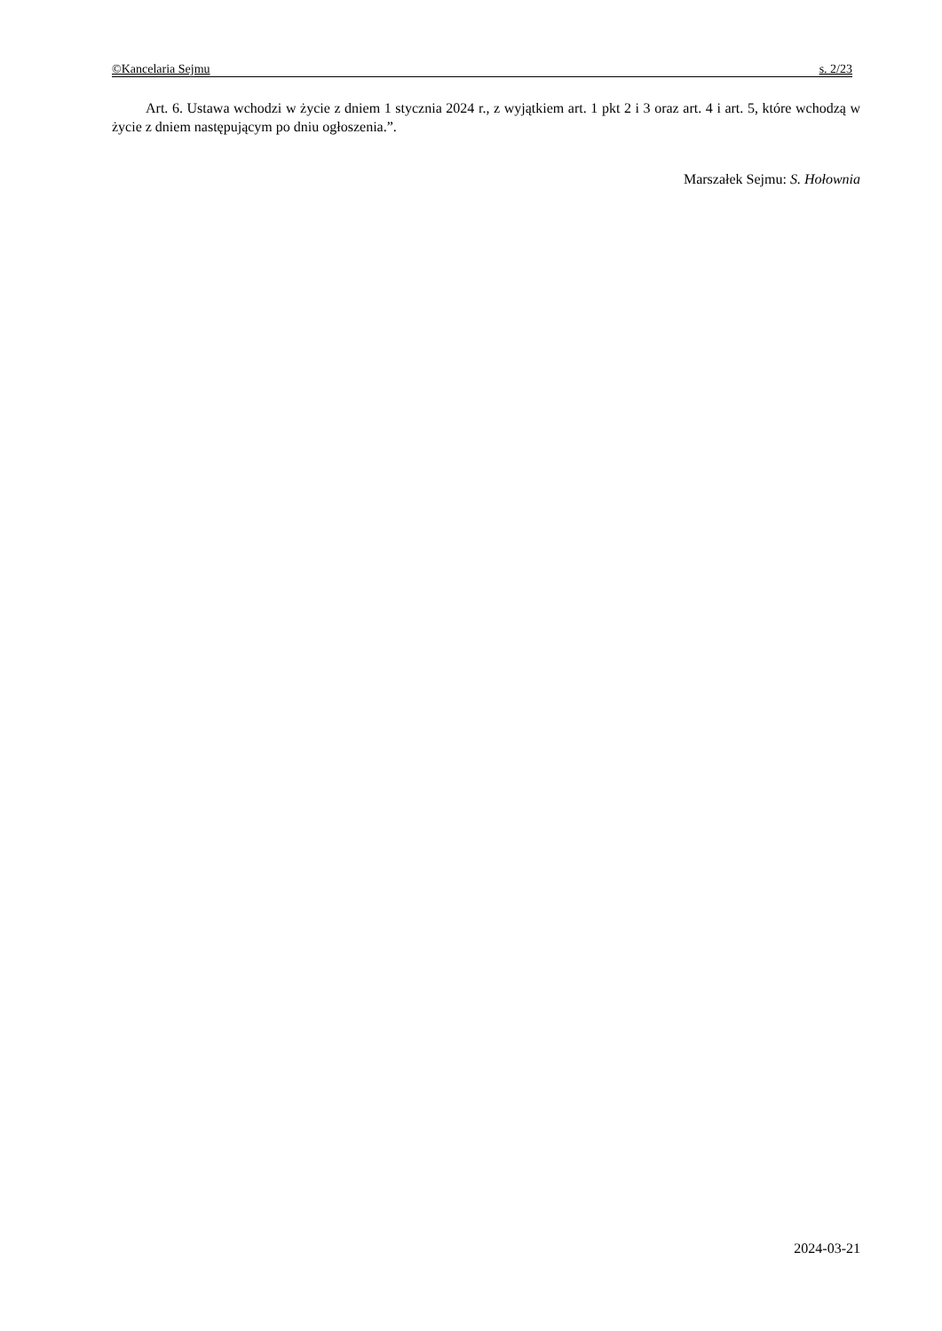©Kancelaria Sejmu s. 2/23
Art. 6. Ustawa wchodzi w życie z dniem 1 stycznia 2024 r., z wyjątkiem art. 1 pkt 2 i 3 oraz art. 4 i art. 5, które wchodzą w życie z dniem następującym po dniu ogłoszenia.”.
Marszałek Sejmu: S. Hołownia
2024-03-21